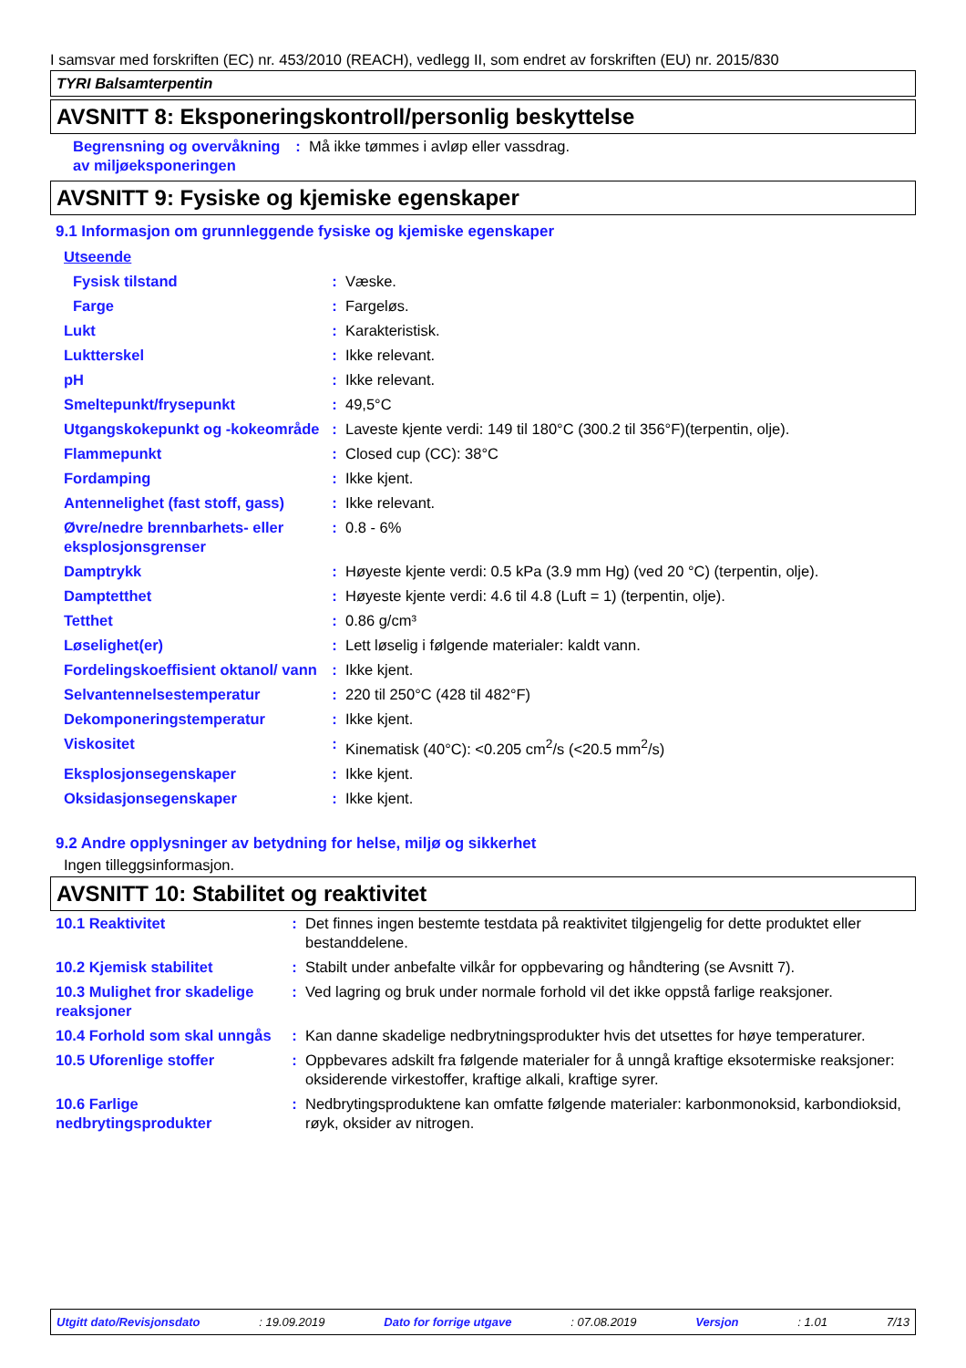I samsvar med forskriften (EC) nr. 453/2010 (REACH), vedlegg II, som endret av forskriften (EU) nr. 2015/830
TYRI Balsamterpentin
AVSNITT 8: Eksponeringskontroll/personlig beskyttelse
| Begrensning og overvåkning av miljøeksponeringen | : | Må ikke tømmes i avløp eller vassdrag. |
AVSNITT 9: Fysiske og kjemiske egenskaper
9.1 Informasjon om grunnleggende fysiske og kjemiske egenskaper
| Utseende | | |
| Fysisk tilstand | : | Væske. |
| Farge | : | Fargeløs. |
| Lukt | : | Karakteristisk. |
| Luktterskel | : | Ikke relevant. |
| pH | : | Ikke relevant. |
| Smeltepunkt/frysepunkt | : | 49,5°C |
| Utgangskokepunkt og -kokeområde | : | Laveste kjente verdi: 149 til 180°C (300.2 til 356°F)(terpentin, olje). |
| Flammepunkt | : | Closed cup (CC): 38°C |
| Fordamping | : | Ikke kjent. |
| Antennelighet (fast stoff, gass) | : | Ikke relevant. |
| Øvre/nedre brennbarhets- eller eksplosjonsgrenser | : | 0.8 - 6% |
| Damptrykk | : | Høyeste kjente verdi: 0.5 kPa (3.9 mm Hg) (ved 20 °C) (terpentin, olje). |
| Damptetthet | : | Høyeste kjente verdi: 4.6 til 4.8 (Luft = 1) (terpentin, olje). |
| Tetthet | : | 0.86 g/cm³ |
| Løselighet(er) | : | Lett løselig i følgende materialer: kaldt vann. |
| Fordelingskoeffisient oktanol/ vann | : | Ikke kjent. |
| Selvantennelsestemperatur | : | 220 til 250°C (428 til 482°F) |
| Dekomponeringstemperatur | : | Ikke kjent. |
| Viskositet | : | Kinematisk (40°C): <0.205 cm<sup>2</sup>/s (<20.5 mm<sup>2</sup>/s) |
| Eksplosjonsegenskaper | : | Ikke kjent. |
| Oksidasjonsegenskaper | : | Ikke kjent. |
9.2 Andre opplysninger av betydning for helse, miljø og sikkerhet
Ingen tilleggsinformasjon.
AVSNITT 10: Stabilitet og reaktivitet
| 10.1 Reaktivitet | : | Det finnes ingen bestemte testdata på reaktivitet tilgjengelig for dette produktet eller bestanddelene. |
| 10.2 Kjemisk stabilitet | : | Stabilt under anbefalte vilkår for oppbevaring og håndtering (se Avsnitt 7). |
| 10.3 Mulighet fror skadelige reaksjoner | : | Ved lagring og bruk under normale forhold vil det ikke oppstå farlige reaksjoner. |
| 10.4 Forhold som skal unngås | : | Kan danne skadelige nedbrytningsprodukter hvis det utsettes for høye temperaturer. |
| 10.5 Uforenlige stoffer | : | Oppbevares adskilt fra følgende materialer for å unngå kraftige eksotermiske reaksjoner: oksiderende virkestoffer, kraftige alkali, kraftige syrer. |
| 10.6 Farlige nedbrytingsprodukter | : | Nedbrytingsproduktene kan omfatte følgende materialer: karbonmonoksid, karbondioksid, røyk, oksider av nitrogen. |
Utgitt dato/Revisjonsdato : 19.09.2019 Dato for forrige utgave : 07.08.2019 Versjon : 1.01 7/13